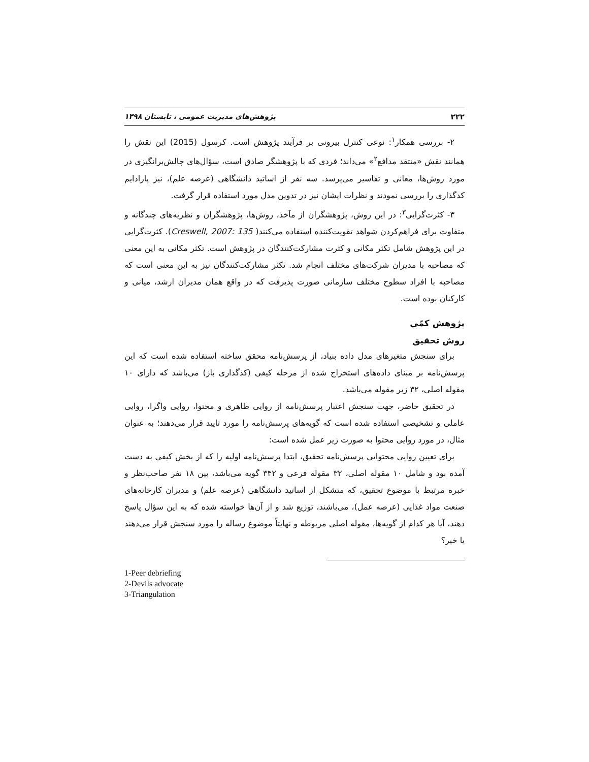۲۲۲ پژوهش‌های مدیریت عمومی ، تابستان ۱۳۹۸
۲- بررسی همکار<sup>۱</sup>: نوعی کنترل بیرونی بر فرآیند پژوهش است. کرسول (2015) این نقش را همانند نقش «منتقد مدافع<sup>۲</sup>» می‌داند؛ فردی که با پژوهشگر صادق است، سؤال‌های چالش‌برانگیزی در مورد روش‌ها، معانی و تفاسیر می‌پرسد. سه نفر از اساتید دانشگاهی (عرصه علم)، نیز پارادایم کدگذاری را بررسی نمودند و نظرات ایشان نیز در تدوین مدل مورد استفاده قرار گرفت.
۳- کثرت‌گرایی<sup>۳</sup>: در این روش، پژوهشگران از مآخذ، روش‌ها، پژوهشگران و نظریه‌های چندگانه و متفاوت برای فراهم‌کردن شواهد تقویت‌کننده استفاده می‌کنند( Creswell, 2007: 135). کثرت‌گرایی در این پژوهش شامل تکثر مکانی و کثرت مشارکت‌کنندگان در پژوهش است. تکثر مکانی به این معنی که مصاحبه با مدیران شرکت‌های مختلف انجام شد. تکثر مشارکت‌کنندگان نیز به این معنی است که مصاحبه با افراد سطوح مختلف سازمانی صورت پذیرفت که در واقع همان مدیران ارشد، میانی و کارکنان بوده است.
پژوهش کمّی
روش تحقیق
برای سنجش متغیرهای مدل داده بنیاد، از پرسش‌نامه محقق ساخته استفاده شده است که این پرسش‌نامه بر مبنای داده‌های استخراج شده از مرحله کیفی (کدگذاری باز) می‌باشد که دارای ۱۰ مقوله اصلی، ۳۲ زیر مقوله می‌باشد.
در تحقیق حاضر، جهت سنجش اعتبار پرسش‌نامه از روایی ظاهری و محتوا، روایی واگرا، روایی عاملی و تشخیصی استفاده شده است که گویه‌های پرسش‌نامه را مورد تایید قرار می‌دهند؛ به عنوان مثال، در مورد روایی محتوا به صورت زیر عمل شده است:
برای تعیین روایی محتوایی پرسش‌نامه تحقیق، ابتدا پرسش‌نامه اولیه را که از بخش کیفی به دست آمده بود و شامل ۱۰ مقوله اصلی، ۳۲ مقوله فرعی و ۳۴۲ گویه می‌باشد، بین ۱۸ نفر صاحب‌نظر و خبره مرتبط با موضوع تحقیق، که متشکل از اساتید دانشگاهی (عرصه علم) و مدیران کارخانه‌های صنعت مواد غذایی (عرصه عمل)، می‌باشند، توزیع شد و از آن‌ها خواسته شده که به این سؤال پاسخ دهند، آیا هر کدام از گویه‌ها، مقوله اصلی مربوطه و نهایتاً موضوع رساله را مورد سنجش قرار می‌دهند یا خیر؟
1-Peer debriefing
2-Devils advocate
3-Triangulation